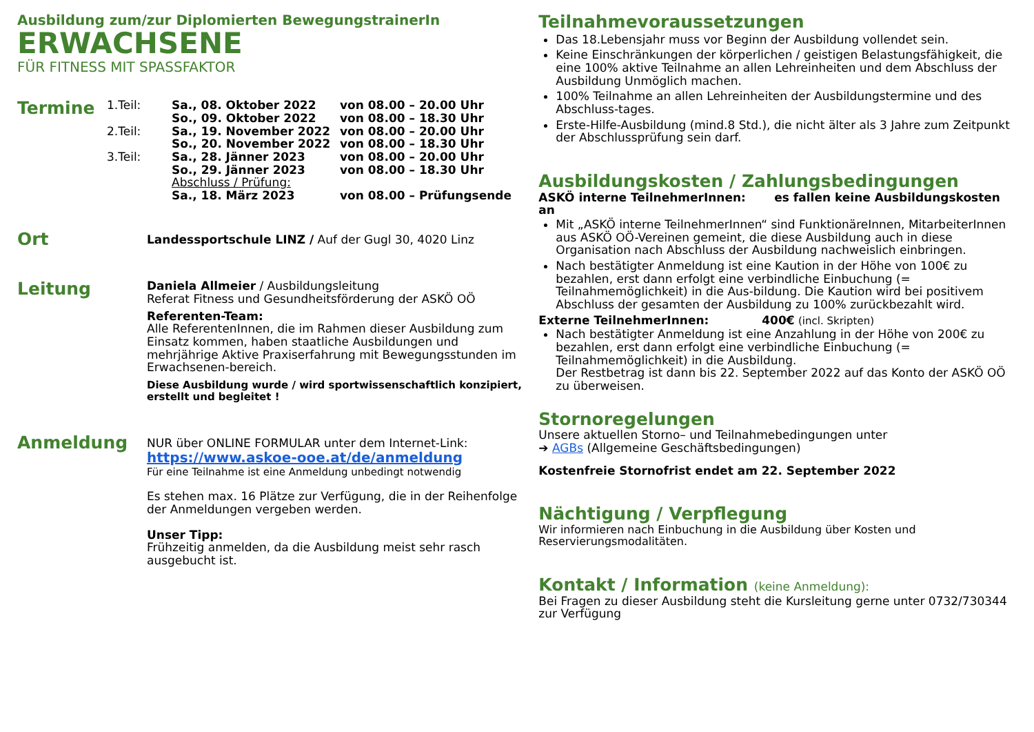Ausbildung zum/zur Diplomierten BewegungstrainerIn
ERWACHSENE
FÜR FITNESS MIT SPASSFAKTOR
Termine
| 1.Teil: | Sa., 08. Oktober 2022 So., 09. Oktober 2022 | von 08.00 – 20.00 Uhr von 08.00 – 18.30 Uhr |
| 2.Teil: | Sa., 19. November 2022 So., 20. November 2022 | von 08.00 – 20.00 Uhr von 08.00 – 18.30 Uhr |
| 3.Teil: | Sa., 28. Jänner 2023 So., 29. Jänner 2023 | von 08.00 – 20.00 Uhr von 08.00 – 18.30 Uhr |
| | Abschluss / Prüfung: Sa., 18. März 2023 | von 08.00 – Prüfungsende |
Ort
Landessportschule LINZ / Auf der Gugl 30, 4020 Linz
Leitung
Daniela Allmeier / Ausbildungsleitung
Referat Fitness und Gesundheitsförderung der ASKÖ OÖ
Referenten-Team:
Alle ReferentenInnen, die im Rahmen dieser Ausbildung zum Einsatz kommen, haben staatliche Ausbildungen und mehrjährige Aktive Praxiserfahrung mit Bewegungsstunden im Erwachsenen-bereich.
Diese Ausbildung wurde / wird sportwissenschaftlich konzipiert, erstellt und begleitet !
Anmeldung
NUR über ONLINE FORMULAR unter dem Internet-Link:
https://www.askoe-ooe.at/de/anmeldung
Für eine Teilnahme ist eine Anmeldung unbedingt notwendig
Es stehen max. 16 Plätze zur Verfügung, die in der Reihenfolge der Anmeldungen vergeben werden.
Unser Tipp:
Frühzeitig anmelden, da die Ausbildung meist sehr rasch ausgebucht ist.
Teilnahmevoraussetzungen
Das 18.Lebensjahr muss vor Beginn der Ausbildung vollendet sein.
Keine Einschränkungen der körperlichen / geistigen Belastungsfähigkeit, die eine 100% aktive Teilnahme an allen Lehreinheiten und dem Abschluss der Ausbildung Unmöglich machen.
100% Teilnahme an allen Lehreinheiten der Ausbildungstermine und des Abschluss-tages.
Erste-Hilfe-Ausbildung (mind.8 Std.), die nicht älter als 3 Jahre zum Zeitpunkt der Abschlussprüfung sein darf.
Ausbildungskosten / Zahlungsbedingungen
ASKÖ interne TeilnehmerInnen: es fallen keine Ausbildungskosten an
Mit „ASKÖ interne TeilnehmerInnen“ sind FunktionäreInnen, MitarbeiterInnen aus ASKÖ OÖ-Vereinen gemeint, die diese Ausbildung auch in diese Organisation nach Abschluss der Ausbildung nachweislich einbringen.
Nach bestätigter Anmeldung ist eine Kaution in der Höhe von 100€ zu bezahlen, erst dann erfolgt eine verbindliche Einbuchung (= Teilnahmemöglichkeit) in die Aus-bildung. Die Kaution wird bei positivem Abschluss der gesamten der Ausbildung zu 100% zurückbezahlt wird.
Externe TeilnehmerInnen: 400€ (incl. Skripten)
Nach bestätigter Anmeldung ist eine Anzahlung in der Höhe von 200€ zu bezahlen, erst dann erfolgt eine verbindliche Einbuchung (= Teilnahmemöglichkeit) in die Ausbildung.
Der Restbetrag ist dann bis 22. September 2022 auf das Konto der ASKÖ OÖ zu überweisen.
Stornoregelungen
Unsere aktuellen Storno– und Teilnahmebedingungen unter
➔ AGBs (Allgemeine Geschäftsbedingungen)
Kostenfreie Stornofrist endet am 22. September 2022
Nächtigung / Verpflegung
Wir informieren nach Einbuchung in die Ausbildung über Kosten und Reservierungsmodalitäten.
Kontakt / Information (keine Anmeldung):
Bei Fragen zu dieser Ausbildung steht die Kursleitung gerne unter 0732/730344 zur Verfügung